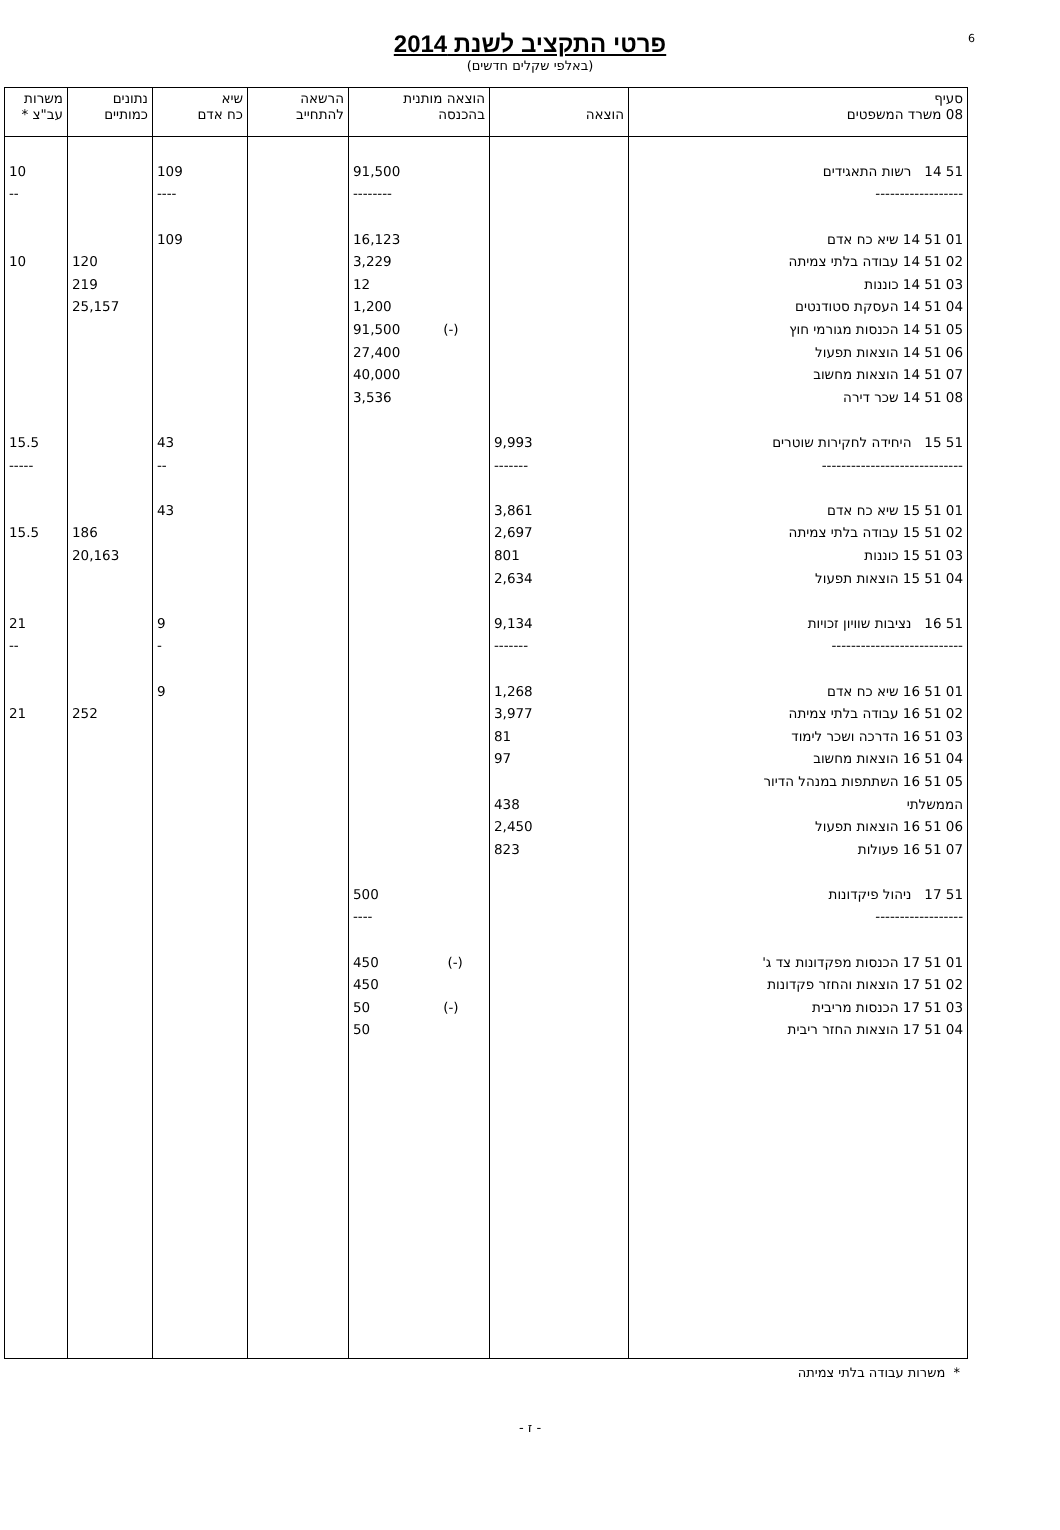6
פרטי התקציב לשנת 2014
(באלפי שקלים חדשים)
| סעיף 08 משרד המשפטים | הוצאה | הוצאה מותנית בהכנסה | הרשאה להתחייב | שיא כח אדם | נתונים כמותיים | משרות עב"צ * |
| --- | --- | --- | --- | --- | --- | --- |
| 51 14 רשות התאגידים | | 91,500 | | 109 | | 10 |
| ------------------ | | -------- | | ---- | | -- |
| 01 51 14 שיא כח אדם | | 16,123 | | 109 | | |
| 02 51 14 עבודה בלתי צמיתה | | 3,229 | | | 120 | 10 |
| 03 51 14 כוננות | | 12 | | | 219 | |
| 04 51 14 העסקת סטודנטים | | 1,200 | | | 25,157 | |
| 05 51 14 הכנסות מגורמי חוץ | | (-) 91,500 | | | | |
| 06 51 14 הוצאות תפעול | | 27,400 | | | | |
| 07 51 14 הוצאות מחשוב | | 40,000 | | | | |
| 08 51 14 שכר דירה | | 3,536 | | | | |
| 51 15 היחידה לחקירות שוטרים | 9,993 | | | 43 | | 15.5 |
| ----------------------------- | ------- | | | -- | | ----- |
| 01 51 15 שיא כח אדם | 3,861 | | | 43 | | |
| 02 51 15 עבודה בלתי צמיתה | 2,697 | | | | 186 | 15.5 |
| 03 51 15 כוננות | 801 | | | | 20,163 | |
| 04 51 15 הוצאות תפעול | 2,634 | | | | | |
| 51 16 נציבות שוויון זכויות | 9,134 | | | 9 | | 21 |
| --------------------------- | ------- | | | - | | -- |
| 01 51 16 שיא כח אדם | 1,268 | | | 9 | | |
| 02 51 16 עבודה בלתי צמיתה | 3,977 | | | | 252 | 21 |
| 03 51 16 הדרכה ושכר לימוד | 81 | | | | | |
| 04 51 16 הוצאות מחשוב | 97 | | | | | |
| 05 51 16 השתתפות במנהל הדיור | | | | | | |
| הממשלתי | 438 | | | | | |
| 06 51 16 הוצאות תפעול | 2,450 | | | | | |
| 07 51 16 פעולות | 823 | | | | | |
| 51 17 ניהול פיקדונות | | 500 | | | | |
| ------------------ | | ---- | | | | |
| 01 51 17 הכנסות מפקדונות צד ג' | | (-) 450 | | | | |
| 02 51 17 הוצאות והחזר פקדונות | | 450 | | | | |
| 03 51 17 הכנסות מריבית | | (-) 50 | | | | |
| 04 51 17 הוצאות החזר ריבית | | 50 | | | | |
* משרות עבודה בלתי צמיתה
- ז -